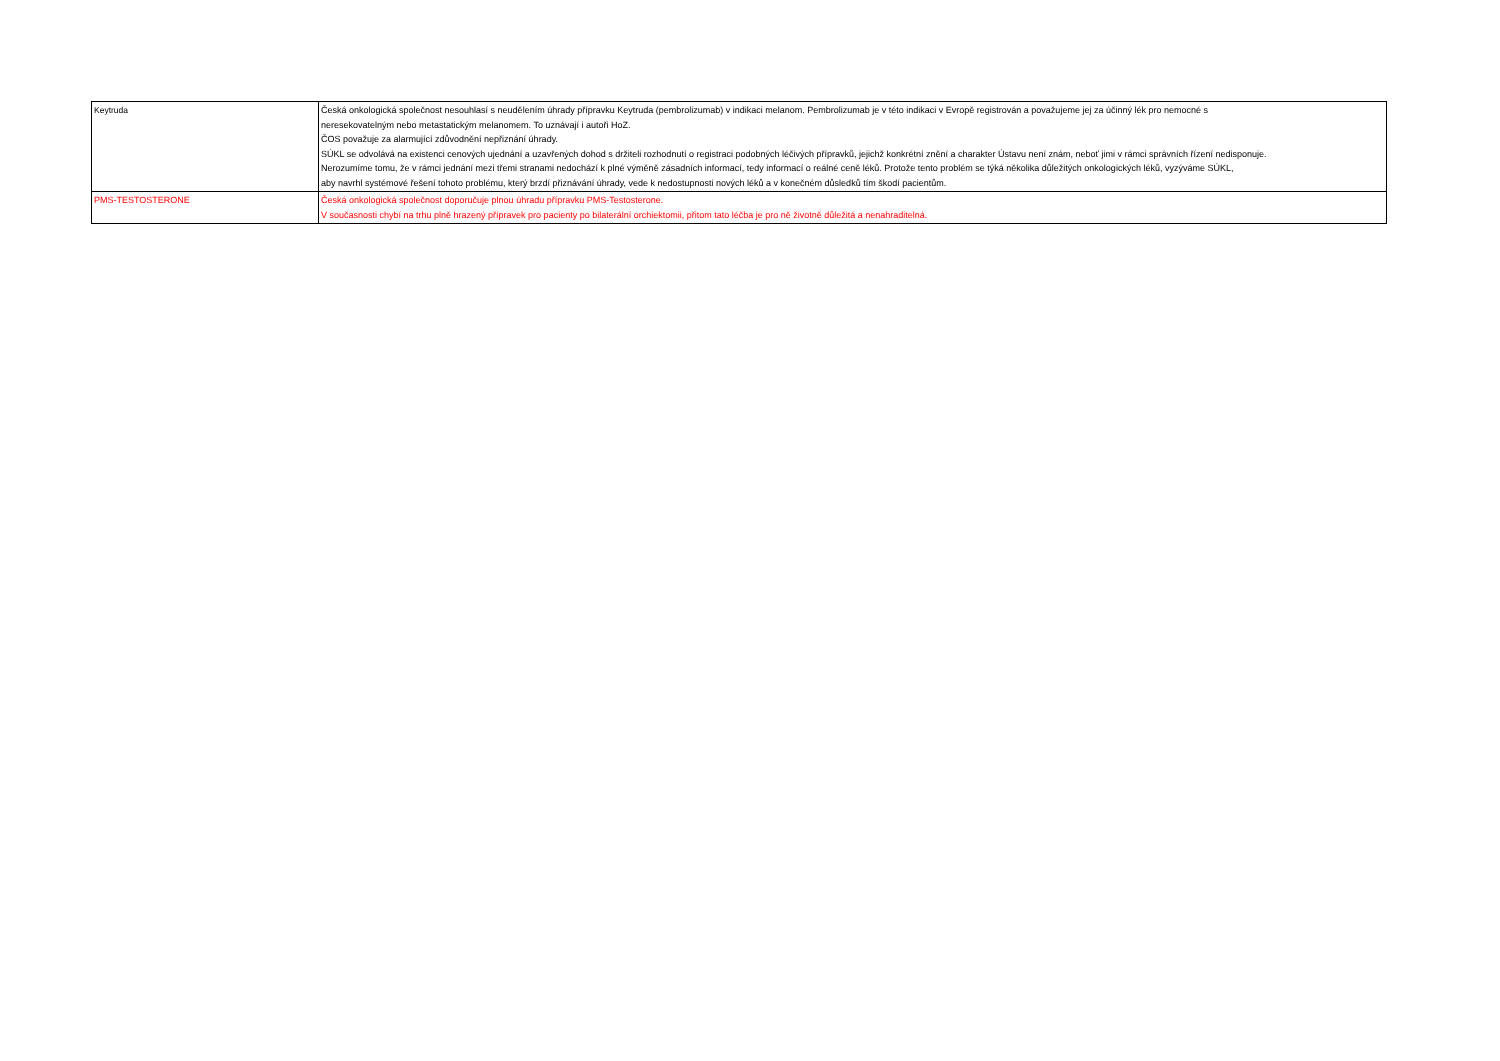| Keytruda | Česká onkologická společnost nesouhlasí s neudělením úhrady přípravku Keytruda (pembrolizumab) v indikaci melanom. Pembrolizumab je v této indikaci v Evropě registrován a považujeme jej za účinný lék pro nemocné s neresekovatelným nebo metastatickým melanomem. To uznávají i autoři HoZ. ČOS považuje za alarmující zdůvodnění nepřiznání úhrady. SÚKL se odvolává na existenci cenových ujednání a uzavřených dohod s držiteli rozhodnutí o registraci podobných léčivých přípravků, jejichž konkrétní znění a charakter Ústavu není znám, neboť jimi v rámci správních řízení nedisponuje. Nerozumíme tomu, že v rámci jednání mezi třemi stranami nedochází k plné výměně zásadních informací, tedy informací o reálné ceně léků. Protože tento problém se týká několika důležitých onkologických léků, vyzýváme SÚKL, aby navrhl systémové řešení tohoto problému, který brzdí přiznávání úhrady, vede k nedostupnosti nových léků a v konečném důsledků tím škodí pacientům. |
| PMS-TESTOSTERONE | Česká onkologická společnost doporučuje plnou úhradu přípravku PMS-Testosterone. V současnosti chybí na trhu plně hrazený přípravek pro pacienty po bilaterální orchiektomii, přitom tato léčba je pro ně životně důležitá a nenahraditelná. |